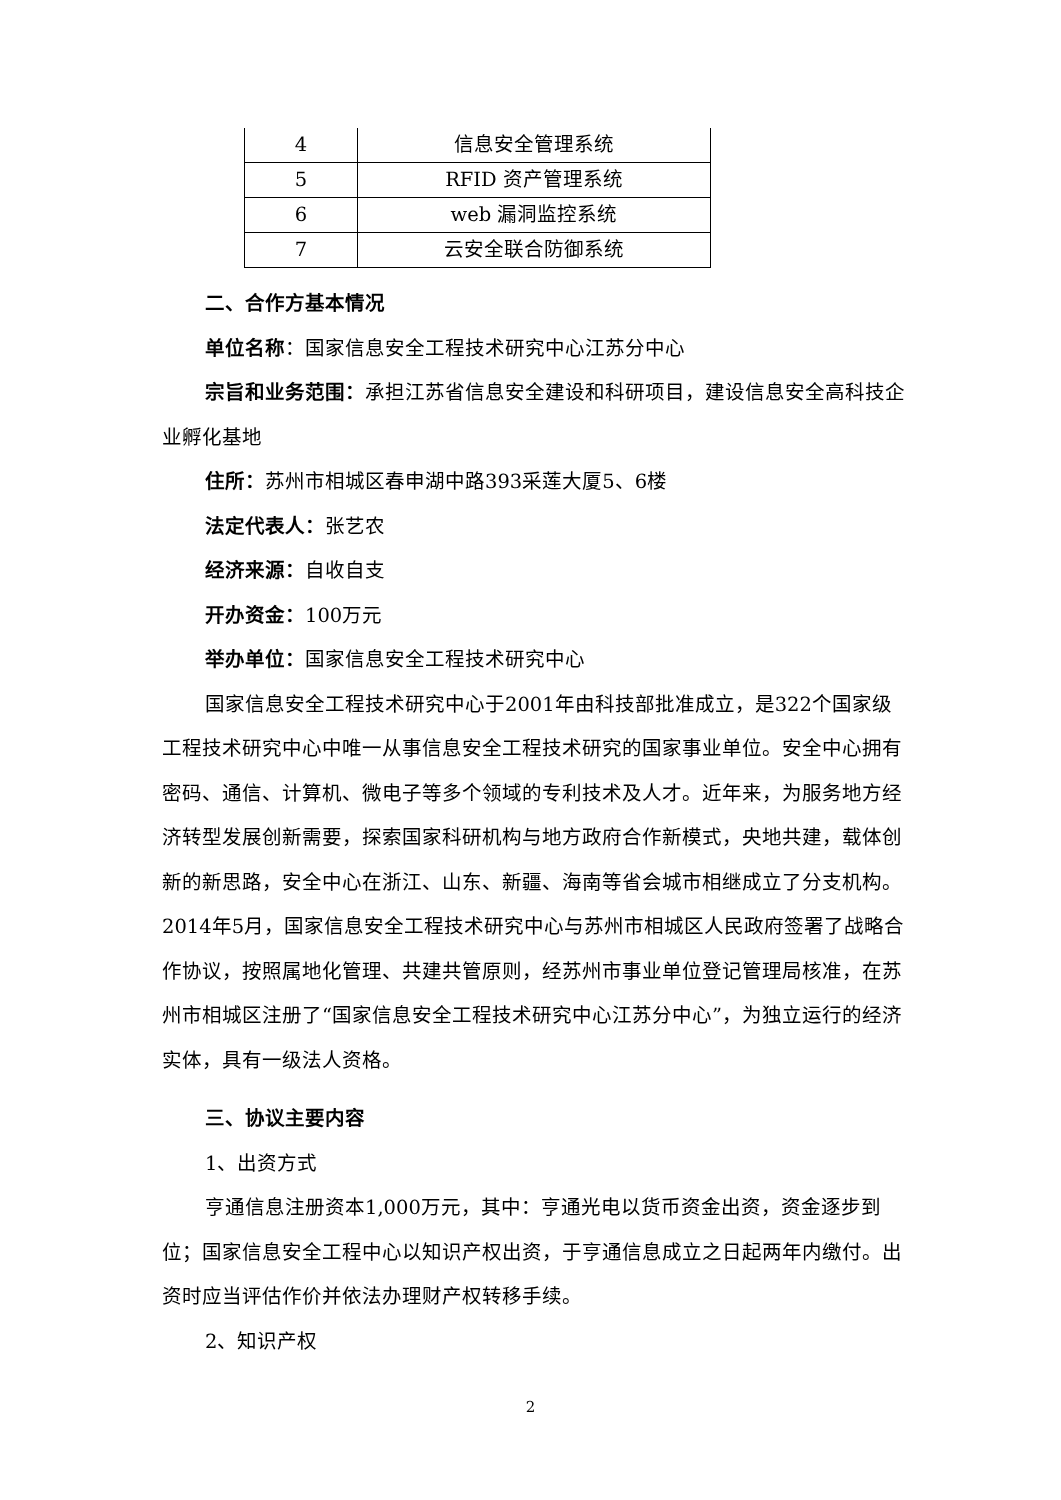| 4 | 信息安全管理系统 |
| 5 | RFID 资产管理系统 |
| 6 | web 漏洞监控系统 |
| 7 | 云安全联合防御系统 |
二、合作方基本情况
单位名称：国家信息安全工程技术研究中心江苏分中心
宗旨和业务范围：承担江苏省信息安全建设和科研项目，建设信息安全高科技企业孵化基地
住所：苏州市相城区春申湖中路393采莲大厦5、6楼
法定代表人：张艺农
经济来源：自收自支
开办资金：100万元
举办单位：国家信息安全工程技术研究中心
国家信息安全工程技术研究中心于2001年由科技部批准成立，是322个国家级工程技术研究中心中唯一从事信息安全工程技术研究的国家事业单位。安全中心拥有密码、通信、计算机、微电子等多个领域的专利技术及人才。近年来，为服务地方经济转型发展创新需要，探索国家科研机构与地方政府合作新模式，央地共建，载体创新的新思路，安全中心在浙江、山东、新疆、海南等省会城市相继成立了分支机构。2014年5月，国家信息安全工程技术研究中心与苏州市相城区人民政府签署了战略合作协议，按照属地化管理、共建共管原则，经苏州市事业单位登记管理局核准，在苏州市相城区注册了“国家信息安全工程技术研究中心江苏分中心”，为独立运行的经济实体，具有一级法人资格。
三、协议主要内容
1、出资方式
亨通信息注册资本1,000万元，其中：亨通光电以货币资金出资，资金逐步到位；国家信息安全工程中心以知识产权出资，于亨通信息成立之日起两年内缴付。出资时应当评估作价并依法办理财产权转移手续。
2、知识产权
2